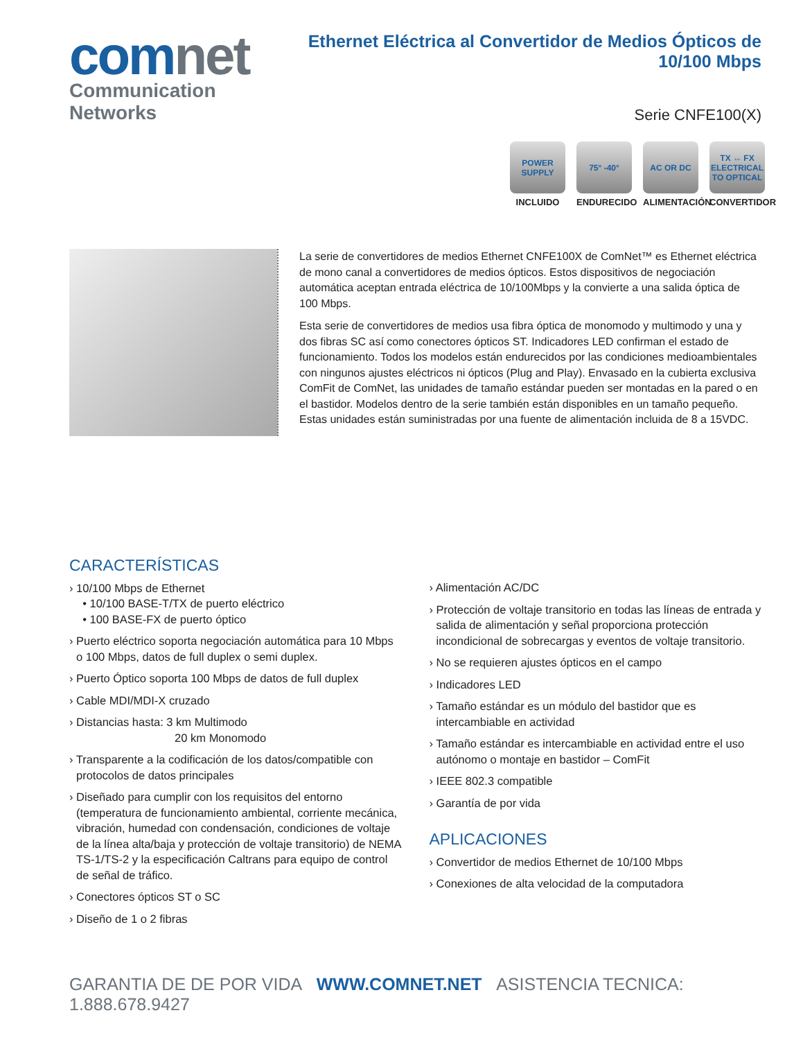comnet
Communication Networks
Ethernet Eléctrica al Convertidor de Medios Ópticos de 10/100 Mbps
Serie CNFE100(X)
POWER SUPPLY
INCLUIDO
75° -40°
ENDURECIDO
AC OR DC
ALIMENTACIÓN
TX ↔ FX ELECTRICAL TO OPTICAL
CONVERTIDOR
La serie de convertidores de medios Ethernet CNFE100X de ComNet™ es Ethernet eléctrica de mono canal a convertidores de medios ópticos. Estos dispositivos de negociación automática aceptan entrada eléctrica de 10/100Mbps y la convierte a una salida óptica de 100 Mbps.
Esta serie de convertidores de medios usa fibra óptica de monomodo y multimodo y una y dos fibras SC así como conectores ópticos ST. Indicadores LED confirman el estado de funcionamiento. Todos los modelos están endurecidos por las condiciones medioambientales con ningunos ajustes eléctricos ni ópticos (Plug and Play). Envasado en la cubierta exclusiva ComFit de ComNet, las unidades de tamaño estándar pueden ser montadas en la pared o en el bastidor. Modelos dentro de la serie también están disponibles en un tamaño pequeño. Estas unidades están suministradas por una fuente de alimentación incluida de 8 a 15VDC.
CARACTERÍSTICAS
› 10/100 Mbps de Ethernet
• 10/100 BASE-T/TX de puerto eléctrico
• 100 BASE-FX de puerto óptico
› Puerto eléctrico soporta negociación automática para 10 Mbps o 100 Mbps, datos de full duplex o semi duplex.
› Puerto Óptico soporta 100 Mbps de datos de full duplex
› Cable MDI/MDI-X cruzado
› Distancias hasta: 3 km Multimodo
20 km Monomodo
› Transparente a la codificación de los datos/compatible con protocolos de datos principales
› Diseñado para cumplir con los requisitos del entorno (temperatura de funcionamiento ambiental, corriente mecánica, vibración, humedad con condensación, condiciones de voltaje de la línea alta/baja y protección de voltaje transitorio) de NEMA TS-1/TS-2 y la especificación Caltrans para equipo de control de señal de tráfico.
› Conectores ópticos ST o SC
› Diseño de 1 o 2 fibras
› Alimentación AC/DC
› Protección de voltaje transitorio en todas las líneas de entrada y salida de alimentación y señal proporciona protección incondicional de sobrecargas y eventos de voltaje transitorio.
› No se requieren ajustes ópticos en el campo
› Indicadores LED
› Tamaño estándar es un módulo del bastidor que es intercambiable en actividad
› Tamaño estándar es intercambiable en actividad entre el uso autónomo o montaje en bastidor – ComFit
› IEEE 802.3 compatible
› Garantía de por vida
APLICACIONES
› Convertidor de medios Ethernet de 10/100 Mbps
› Conexiones de alta velocidad de la computadora
GARANTIA DE DE POR VIDA WWW.COMNET.NET ASISTENCIA TECNICA: 1.888.678.9427